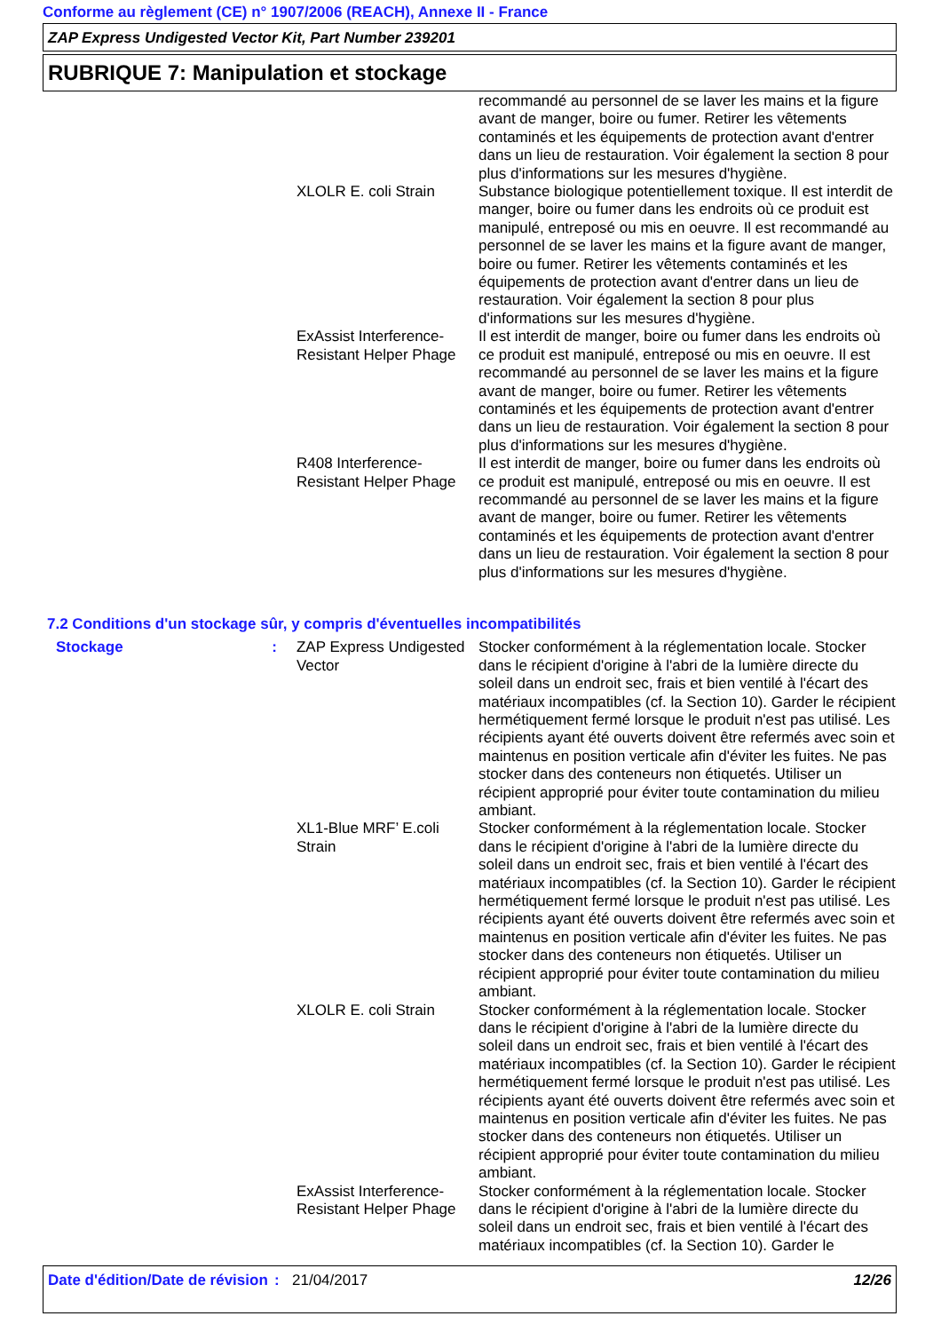Conforme au règlement (CE) n° 1907/2006 (REACH), Annexe II - France
ZAP Express Undigested Vector Kit, Part Number 239201
RUBRIQUE 7: Manipulation et stockage
recommandé au personnel de se laver les mains et la figure avant de manger, boire ou fumer. Retirer les vêtements contaminés et les équipements de protection avant d'entrer dans un lieu de restauration. Voir également la section 8 pour plus d'informations sur les mesures d'hygiène.
XLOLR E. coli Strain Substance biologique potentiellement toxique. Il est interdit de manger, boire ou fumer dans les endroits où ce produit est manipulé, entreposé ou mis en oeuvre. Il est recommandé au personnel de se laver les mains et la figure avant de manger, boire ou fumer. Retirer les vêtements contaminés et les équipements de protection avant d'entrer dans un lieu de restauration. Voir également la section 8 pour plus d'informations sur les mesures d'hygiène.
ExAssist Interference-Resistant Helper Phage
Il est interdit de manger, boire ou fumer dans les endroits où ce produit est manipulé, entreposé ou mis en oeuvre. Il est recommandé au personnel de se laver les mains et la figure avant de manger, boire ou fumer. Retirer les vêtements contaminés et les équipements de protection avant d'entrer dans un lieu de restauration. Voir également la section 8 pour plus d'informations sur les mesures d'hygiène.
R408 Interference-Resistant Helper Phage
Il est interdit de manger, boire ou fumer dans les endroits où ce produit est manipulé, entreposé ou mis en oeuvre. Il est recommandé au personnel de se laver les mains et la figure avant de manger, boire ou fumer. Retirer les vêtements contaminés et les équipements de protection avant d'entrer dans un lieu de restauration. Voir également la section 8 pour plus d'informations sur les mesures d'hygiène.
7.2 Conditions d'un stockage sûr, y compris d'éventuelles incompatibilités
Stockage : ZAP Express Undigested Vector
Stocker conformément à la réglementation locale. Stocker dans le récipient d'origine à l'abri de la lumière directe du soleil dans un endroit sec, frais et bien ventilé à l'écart des matériaux incompatibles (cf. la Section 10). Garder le récipient hermétiquement fermé lorsque le produit n'est pas utilisé. Les récipients ayant été ouverts doivent être refermés avec soin et maintenus en position verticale afin d'éviter les fuites. Ne pas stocker dans des conteneurs non étiquetés. Utiliser un récipient approprié pour éviter toute contamination du milieu ambiant.
XL1-Blue MRF’ E.coli Strain
Stocker conformément à la réglementation locale. Stocker dans le récipient d'origine à l'abri de la lumière directe du soleil dans un endroit sec, frais et bien ventilé à l'écart des matériaux incompatibles (cf. la Section 10). Garder le récipient hermétiquement fermé lorsque le produit n'est pas utilisé. Les récipients ayant été ouverts doivent être refermés avec soin et maintenus en position verticale afin d'éviter les fuites. Ne pas stocker dans des conteneurs non étiquetés. Utiliser un récipient approprié pour éviter toute contamination du milieu ambiant.
XLOLR E. coli Strain Stocker conformément à la réglementation locale. Stocker dans le récipient d'origine à l'abri de la lumière directe du soleil dans un endroit sec, frais et bien ventilé à l'écart des matériaux incompatibles (cf. la Section 10). Garder le récipient hermétiquement fermé lorsque le produit n'est pas utilisé. Les récipients ayant été ouverts doivent être refermés avec soin et maintenus en position verticale afin d'éviter les fuites. Ne pas stocker dans des conteneurs non étiquetés. Utiliser un récipient approprié pour éviter toute contamination du milieu ambiant.
ExAssist Interference-Resistant Helper Phage
Stocker conformément à la réglementation locale. Stocker dans le récipient d'origine à l'abri de la lumière directe du soleil dans un endroit sec, frais et bien ventilé à l'écart des matériaux incompatibles (cf. la Section 10). Garder le
Date d'édition/Date de révision
: 21/04/2017 12/26